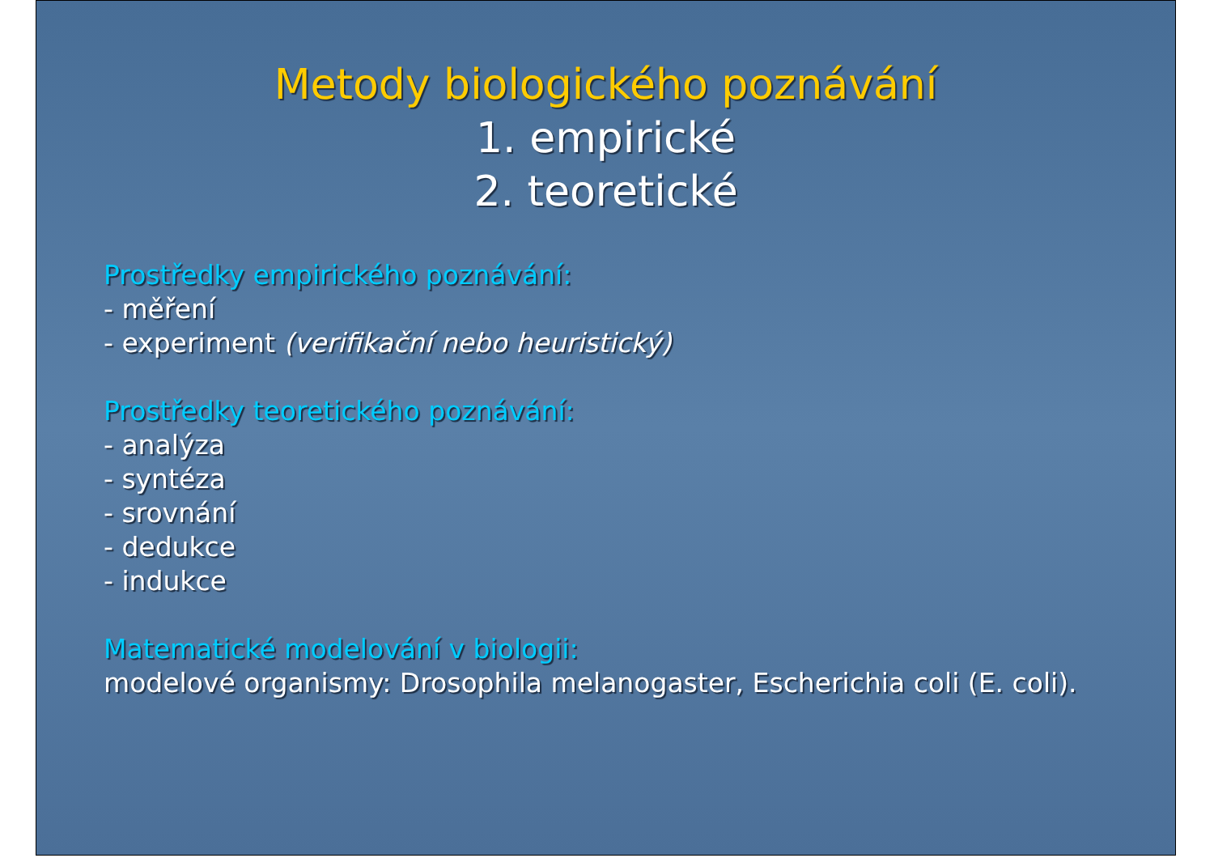Metody biologického poznávání
1. empirické
2. teoretické
Prostředky empirického poznávání:
- měření
- experiment (verifikační nebo heuristický)
Prostředky teoretického poznávání:
- analýza
- syntéza
- srovnání
- dedukce
- indukce
Matematické modelování v biologii:
modelové organismy: Drosophila melanogaster, Escherichia coli (E. coli).